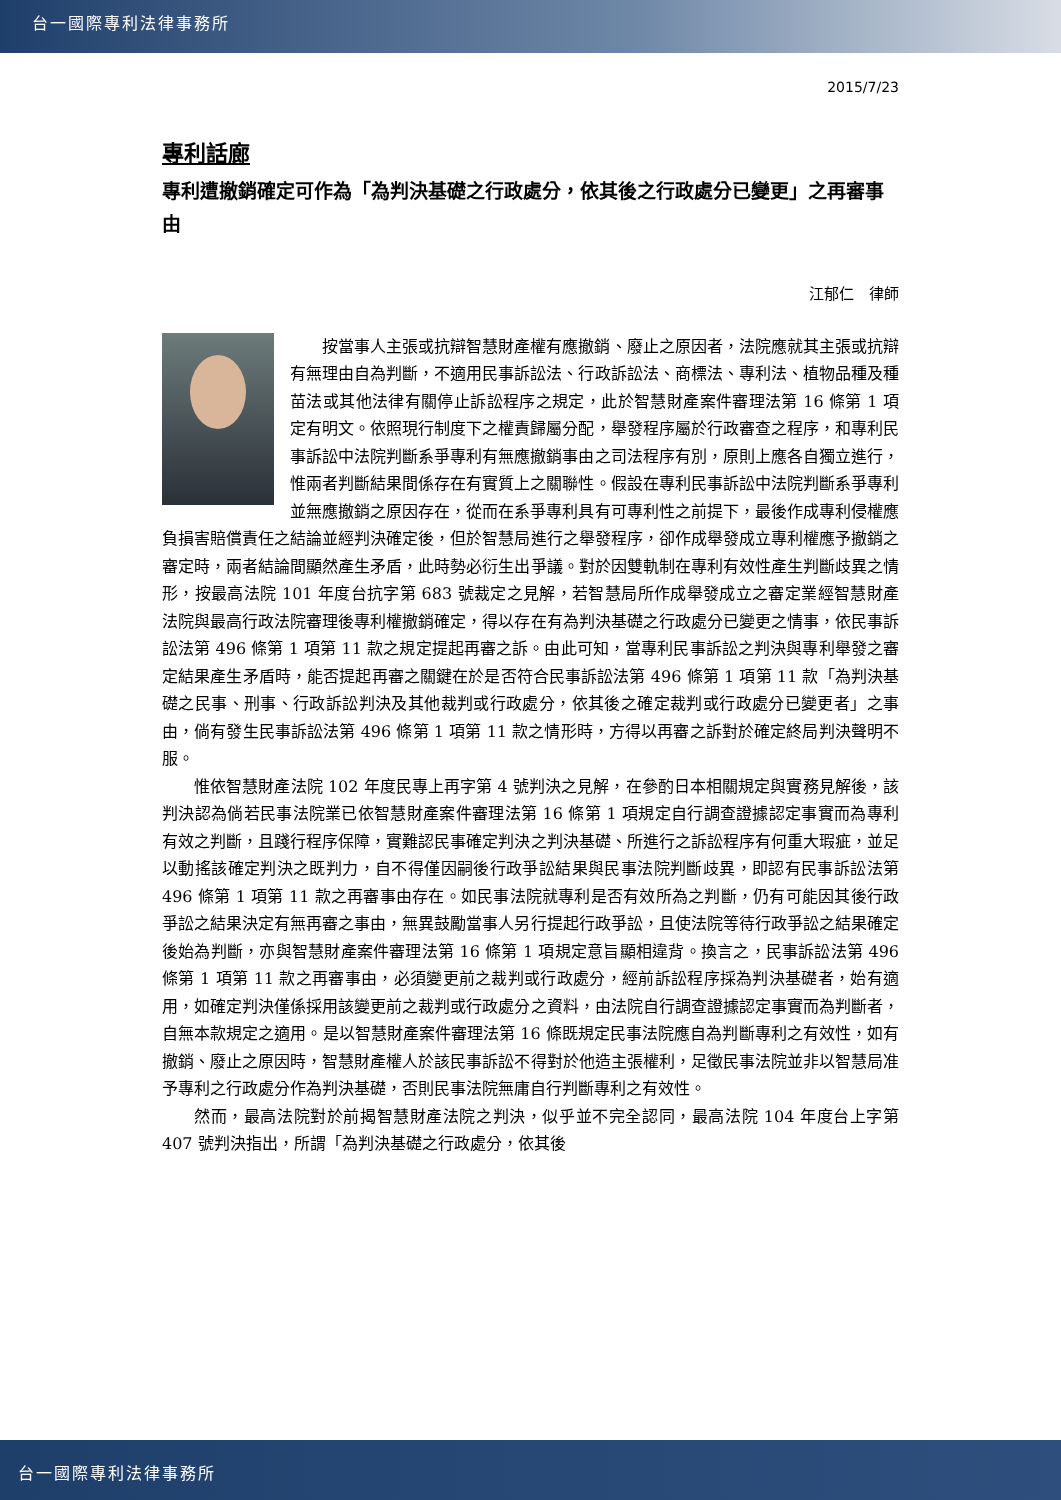台一國際專利法律事務所
2015/7/23
專利話廊
專利遭撤銷確定可作為「為判決基礎之行政處分，依其後之行政處分已變更」之再審事由
江郁仁　律師
按當事人主張或抗辯智慧財產權有應撤銷、廢止之原因者，法院應就其主張或抗辯有無理由自為判斷，不適用民事訴訟法、行政訴訟法、商標法、專利法、植物品種及種苗法或其他法律有關停止訴訟程序之規定，此於智慧財產案件審理法第 16 條第 1 項定有明文。依照現行制度下之權責歸屬分配，舉發程序屬於行政審查之程序，和專利民事訴訟中法院判斷系爭專利有無應撤銷事由之司法程序有別，原則上應各自獨立進行，惟兩者判斷結果間係存在有實質上之關聯性。假設在專利民事訴訟中法院判斷系爭專利並無應撤銷之原因存在，從而在系爭專利具有可專利性之前提下，最後作成專利侵權應負損害賠償責任之結論並經判決確定後，但於智慧局進行之舉發程序，卻作成舉發成立專利權應予撤銷之審定時，兩者結論間顯然產生矛盾，此時勢必衍生出爭議。對於因雙軌制在專利有效性產生判斷歧異之情形，按最高法院 101 年度台抗字第 683 號裁定之見解，若智慧局所作成舉發成立之審定業經智慧財產法院與最高行政法院審理後專利權撤銷確定，得以存在有為判決基礎之行政處分已變更之情事，依民事訴訟法第 496 條第 1 項第 11 款之規定提起再審之訴。由此可知，當專利民事訴訟之判決與專利舉發之審定結果產生矛盾時，能否提起再審之關鍵在於是否符合民事訴訟法第 496 條第 1 項第 11 款「為判決基礎之民事、刑事、行政訴訟判決及其他裁判或行政處分，依其後之確定裁判或行政處分已變更者」之事由，倘有發生民事訴訟法第 496 條第 1 項第 11 款之情形時，方得以再審之訴對於確定終局判決聲明不服。
惟依智慧財產法院 102 年度民專上再字第 4 號判決之見解，在參酌日本相關規定與實務見解後，該判決認為倘若民事法院業已依智慧財產案件審理法第 16 條第 1 項規定自行調查證據認定事實而為專利有效之判斷，且踐行程序保障，實難認民事確定判決之判決基礎、所進行之訴訟程序有何重大瑕疵，並足以動搖該確定判決之既判力，自不得僅因嗣後行政爭訟結果與民事法院判斷歧異，即認有民事訴訟法第 496 條第 1 項第 11 款之再審事由存在。如民事法院就專利是否有效所為之判斷，仍有可能因其後行政爭訟之結果決定有無再審之事由，無異鼓勵當事人另行提起行政爭訟，且使法院等待行政爭訟之結果確定後始為判斷，亦與智慧財產案件審理法第 16 條第 1 項規定意旨顯相違背。換言之，民事訴訟法第 496 條第 1 項第 11 款之再審事由，必須變更前之裁判或行政處分，經前訴訟程序採為判決基礎者，始有適用，如確定判決僅係採用該變更前之裁判或行政處分之資料，由法院自行調查證據認定事實而為判斷者，自無本款規定之適用。是以智慧財產案件審理法第 16 條既規定民事法院應自為判斷專利之有效性，如有撤銷、廢止之原因時，智慧財產權人於該民事訴訟不得對於他造主張權利，足徵民事法院並非以智慧局准予專利之行政處分作為判決基礎，否則民事法院無庸自行判斷專利之有效性。
然而，最高法院對於前揭智慧財產法院之判決，似乎並不完全認同，最高法院 104 年度台上字第 407 號判決指出，所謂「為判決基礎之行政處分，依其後
台一國際專利法律事務所